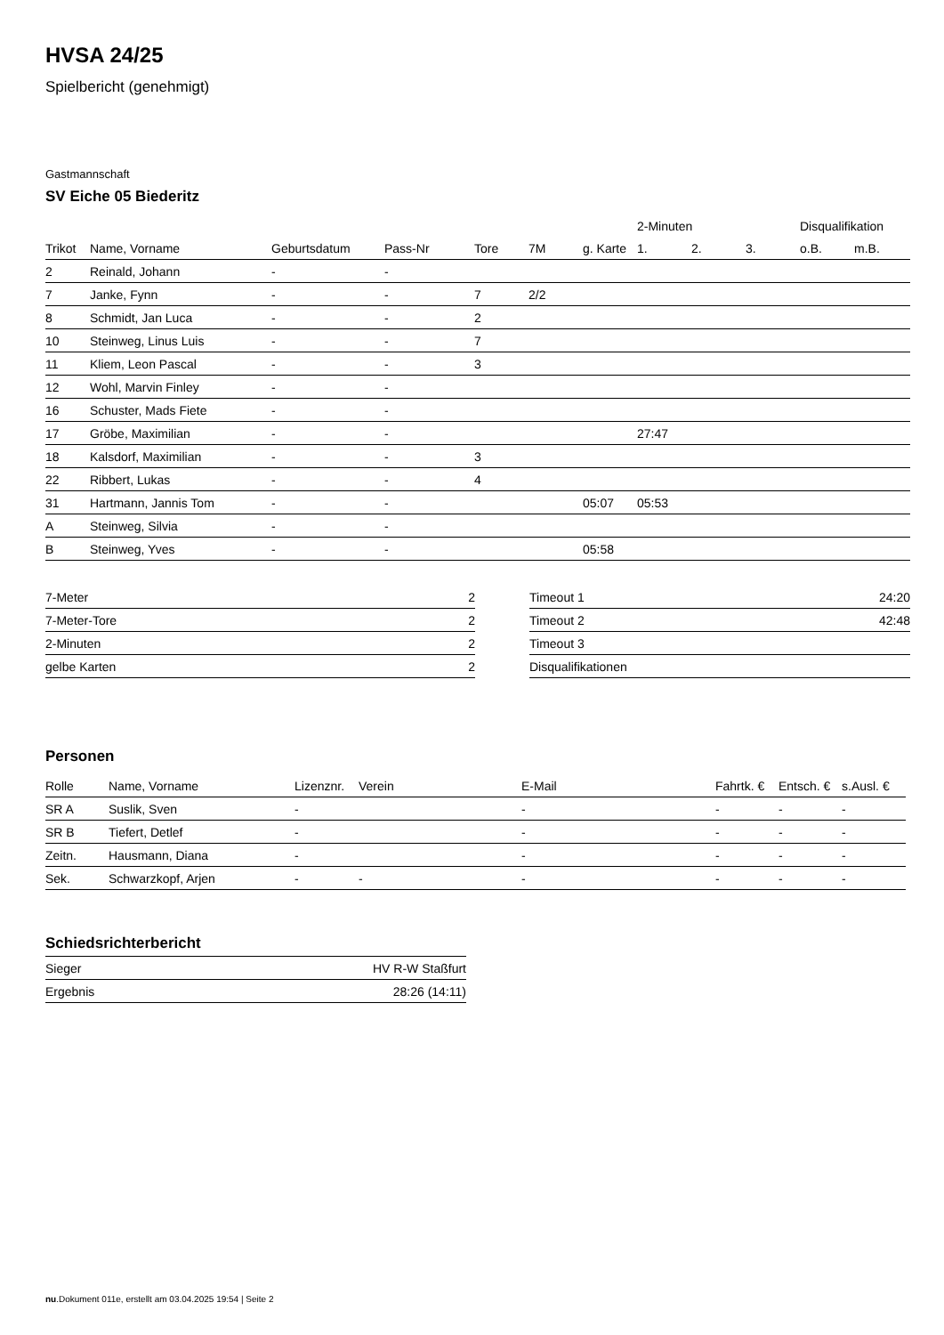HVSA 24/25
Spielbericht (genehmigt)
Gastmannschaft
SV Eiche 05 Biederitz
| | | | | | | | 2-Minuten | | | Disqualifikation | |
| --- | --- | --- | --- | --- | --- | --- | --- | --- | --- | --- | --- |
| Trikot | Name, Vorname | Geburtsdatum | Pass-Nr | Tore | 7M | g. Karte | 1. | 2. | 3. | o.B. | m.B. |
| 2 | Reinald, Johann | - | - | | | | | | | | |
| 7 | Janke, Fynn | - | - | 7 | 2/2 | | | | | | |
| 8 | Schmidt, Jan Luca | - | - | 2 | | | | | | | |
| 10 | Steinweg, Linus Luis | - | - | 7 | | | | | | | |
| 11 | Kliem, Leon Pascal | - | - | 3 | | | | | | | |
| 12 | Wohl, Marvin Finley | - | - | | | | | | | | |
| 16 | Schuster, Mads Fiete | - | - | | | | | | | | |
| 17 | Gröbe, Maximilian | - | - | | | | 27:47 | | | | |
| 18 | Kalsdorf, Maximilian | - | - | 3 | | | | | | | |
| 22 | Ribbert, Lukas | - | - | 4 | | | | | | | |
| 31 | Hartmann, Jannis Tom | - | - | | | 05:07 | 05:53 | | | | |
| A | Steinweg, Silvia | - | - | | | | | | | | |
| B | Steinweg, Yves | - | - | | | 05:58 | | | | | |
| 7-Meter | 2 |
| 7-Meter-Tore | 2 |
| 2-Minuten | 2 |
| gelbe Karten | 2 |
| Timeout 1 | 24:20 |
| Timeout 2 | 42:48 |
| Timeout 3 | |
| Disqualifikationen | |
Personen
| Rolle | Name, Vorname | Lizenznr. | Verein | E-Mail | Fahrtk. € | Entsch. € | s.Ausl. € |
| --- | --- | --- | --- | --- | --- | --- | --- |
| SR A | Suslik, Sven | - | | - | - | - | - |
| SR B | Tiefert, Detlef | - | | - | - | - | - |
| Zeitn. | Hausmann, Diana | - | | - | - | - | - |
| Sek. | Schwarzkopf, Arjen | - | - | - | - | - | - |
Schiedsrichterbericht
| Sieger | HV R-W Staßfurt |
| Ergebnis | 28:26 (14:11) |
nu.Dokument 011e, erstellt am 03.04.2025 19:54 | Seite 2